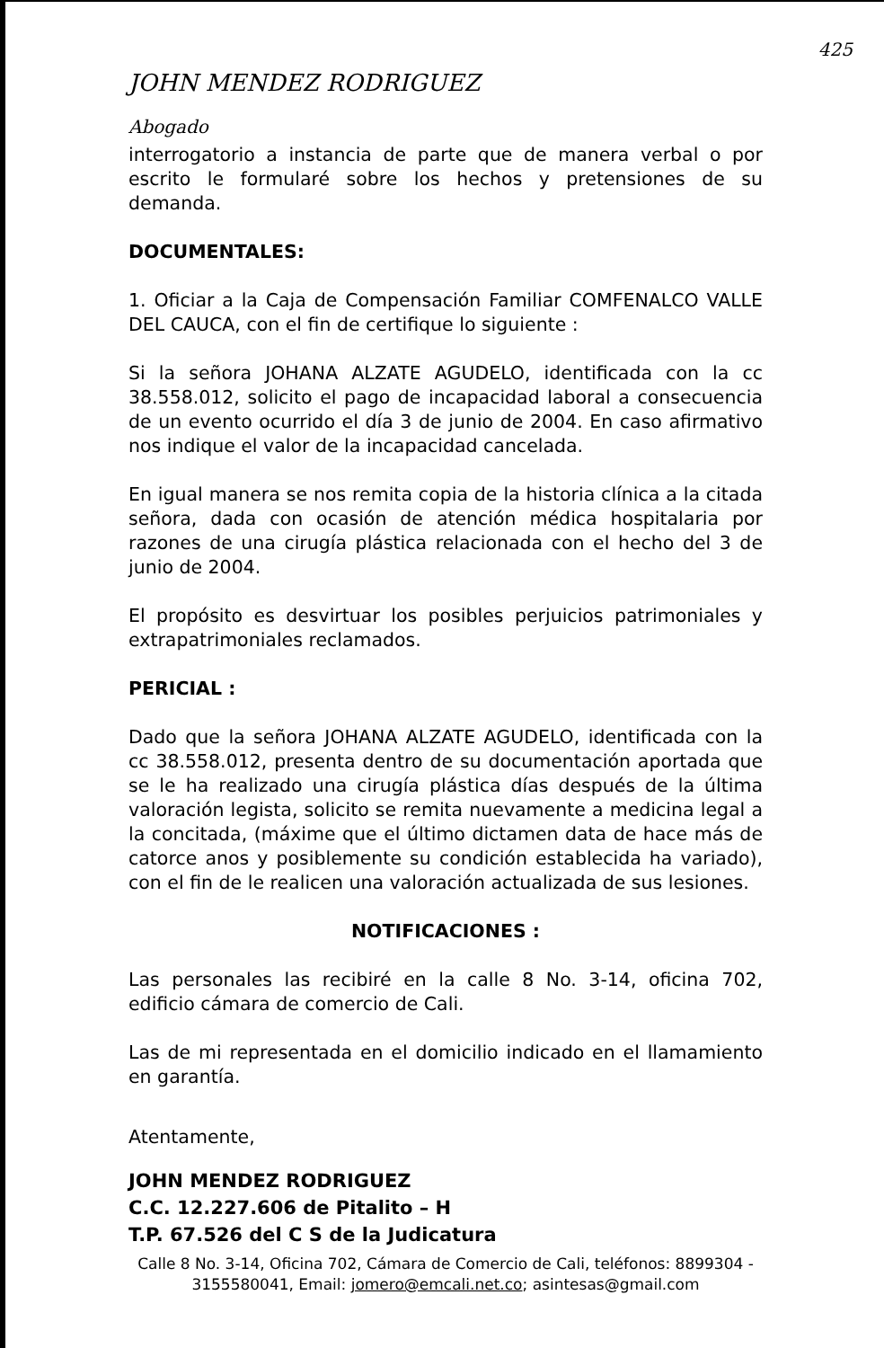425
JOHN MENDEZ RODRIGUEZ
Abogado
interrogatorio a instancia de parte que de manera verbal o por escrito le formularé sobre los hechos y pretensiones de su demanda.
DOCUMENTALES:
1. Oficiar a la Caja de Compensación Familiar COMFENALCO VALLE DEL CAUCA, con el fin de certifique lo siguiente :
Si la señora JOHANA ALZATE AGUDELO, identificada con la cc 38.558.012, solicito el pago de incapacidad laboral a consecuencia de un evento ocurrido el día 3 de junio de 2004. En caso afirmativo nos indique el valor de la incapacidad cancelada.
En igual manera se nos remita copia de la historia clínica a la citada señora, dada con ocasión de atención médica hospitalaria por razones de una cirugía plástica relacionada con el hecho del 3 de junio de 2004.
El propósito es desvirtuar los posibles perjuicios patrimoniales y extrapatrimoniales reclamados.
PERICIAL :
Dado que la señora JOHANA ALZATE AGUDELO, identificada con la cc 38.558.012, presenta dentro de su documentación aportada que se le ha realizado una cirugía plástica días después de la última valoración legista, solicito se remita nuevamente a medicina legal a la concitada, (máxime que el último dictamen data de hace más de catorce anos y posiblemente su condición establecida ha variado), con el fin de le realicen una valoración actualizada de sus lesiones.
NOTIFICACIONES :
Las personales las recibiré en la calle 8 No. 3-14, oficina 702, edificio cámara de comercio de Cali.
Las de mi representada en el domicilio indicado en el llamamiento en garantía.
Atentamente,
JOHN MENDEZ RODRIGUEZ
C.C. 12.227.606 de Pitalito – H
T.P. 67.526 del C S de la Judicatura
Calle 8 No. 3-14, Oficina 702, Cámara de Comercio de Cali, teléfonos: 8899304 - 3155580041, Email: jomero@emcali.net.co; asintesas@gmail.com